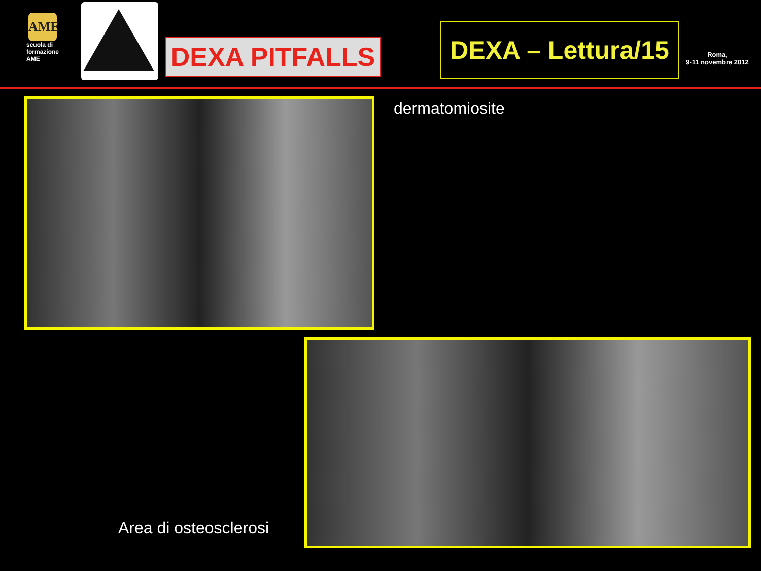AME
scuola di formazione AME
DEXA PITFALLS
DEXA – Lettura/15
Roma,
9-11 novembre 2012
dermatomiosite
Area di osteosclerosi